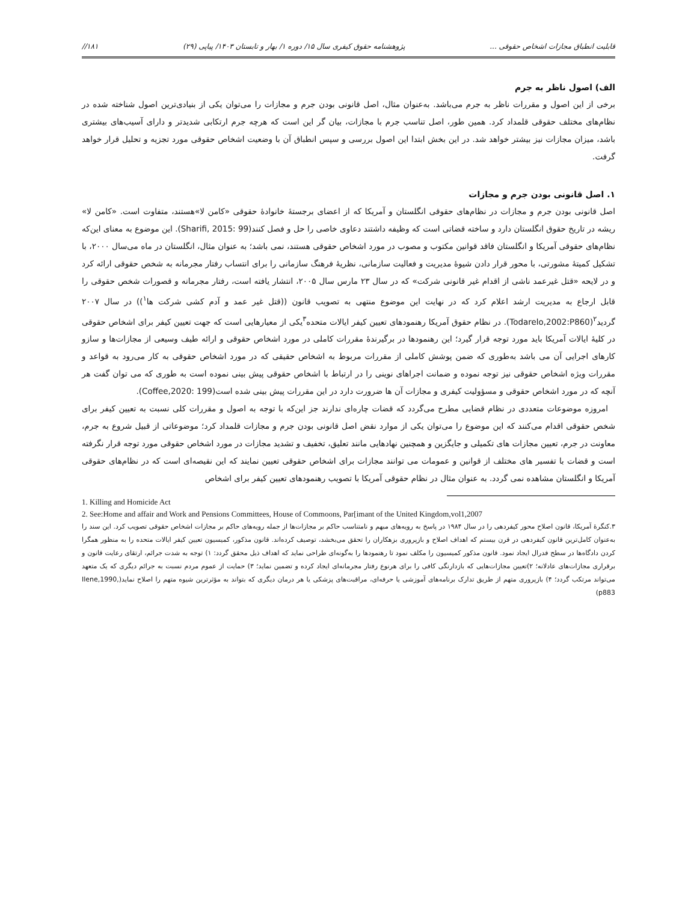قابلیت انطباق مجازات اشخاص حقوقی ... پژوهشنامه حقوق کیفری سال ۱۵/ دوره ۱/ بهار و تابستان ۱۴۰۳/ پیاپی (۲۹) ۱۸۱//
الف) اصول ناظر به جرم
برخی از این اصول و مقررات ناظر به جرم می‌باشد. به‌عنوان مثال، اصل قانونی بودن جرم و مجازات را می‌توان یکی از بنیادی‌ترین اصول شناخته شده در نظام‌های مختلف حقوقی قلمداد کرد. همین طور، اصل تناسب جرم با مجازات، بیان گر این است که هرچه جرم ارتکابی شدیدتر و دارای آسیب‌های بیشتری باشد، میزان مجازات نیز بیشتر خواهد شد. در این بخش ابتدا این اصول بررسی و سپس انطباق آن با وضعیت اشخاص حقوقی مورد تجزیه و تحلیل قرار خواهد گرفت.
۱. اصل قانونی بودن جرم و مجازات
اصل قانونی بودن جرم و مجازات در نظام‌های حقوقی انگلستان و آمریکا که از اعضای برجستهٔ خانوادهٔ حقوقی «کامن لا»هستند، متفاوت است. «کامن لا» ریشه در تاریخ حقوق انگلستان دارد و ساخته قضاتی است که وظیفه داشتند دعاوی خاصی را حل و فصل کنند(Sharifi, 2015: 99). این موضوع به معنای این‌که نظام‌های حقوقی آمریکا و انگلستان فاقد قوانین مکتوب و مصوب در مورد اشخاص حقوقی هستند، نمی باشد؛ به عنوان مثال، انگلستان در ماه می‌سال ۲۰۰۰، با تشکیل کمیتهٔ مشورتی، با محور قرار دادن شیوهٔ مدیریت و فعالیت سازمانی، نظریهٔ فرهنگ سازمانی را برای انتساب رفتار مجرمانه به شخص حقوقی ارائه کرد و در لایحه «قتل غیرعمد ناشی از اقدام غیر قانونی شرکت» که در سال ۲۳ مارس سال ۲۰۰۵، انتشار یافته است، رفتار مجرمانه و قصورات شخص حقوقی را قابل ارجاع به مدیریت ارشد اعلام کرد که در نهایت این موضوع منتهی به تصویب قانون ((قتل غیر عمد و آدم کشی شرکت ها<sup>۱</sup>)) در سال ۲۰۰۷ گردید<sup>۲</sup>(Todarelo,2002:P860). در نظام حقوق آمریکا رهنمودهای تعیین کیفر ایالات متحده<sup>۳</sup>یکی از معیارهایی است که جهت تعیین کیفر برای اشخاص حقوقی در کلیهٔ ایالات آمریکا باید مورد توجه قرار گیرد؛ این رهنمودها در برگیرندهٔ مقررات کاملی در مورد اشخاص حقوقی و ارائه طیف وسیعی از مجازات‌ها و سازو کارهای اجرایی آن می باشد به‌طوری که ضمن پوشش کاملی از مقررات مربوط به اشخاص حقیقی که در مورد اشخاص حقوقی به کار می‌رود به قواعد و مقررات ویژه اشخاص حقوقی نیز توجه نموده و ضمانت اجراهای نوینی را در ارتباط با اشخاص حقوقی پیش بینی نموده است به طوری که می توان گفت هر آنچه که در مورد اشخاص حقوقی و مسؤولیت کیفری و مجازات آن ها ضرورت دارد در این مقررات پیش بینی شده است(Coffee,2020: 199).
امروزه موضوعات متعددی در نظام قضایی مطرح می‌گردد که قضات چاره‌ای ندارند جز این‌که با توجه به اصول و مقررات کلی نسبت به تعیین کیفر برای شخص حقوقی اقدام می‌کنند که این موضوع را می‌توان یکی از موارد نقض اصل قانونی بودن جرم و مجازات قلمداد کرد؛ موضوعاتی از قبیل شروع به جرم، معاونت در جرم، تعیین مجازات های تکمیلی و جایگزین و همچنین نهادهایی مانند تعلیق، تخفیف و تشدید مجازات در مورد اشخاص حقوقی مورد توجه قرار نگرفته است و قضات با تفسیر های مختلف از قوانین و عمومات می توانند مجازات برای اشخاص حقوقی تعیین نمایند که این نقیصه‌ای است که در نظام‌های حقوقی آمریکا و انگلستان مشاهده نمی گردد. به عنوان مثال در نظام حقوقی آمریکا با تصویب رهنمودهای تعیین کیفر برای اشخاص
1. Killing and Homicide Act
2. See:Home and affair and Work and Pensions Committees, House of Commoons, Par[imant of the United Kingdom,vol1,2007
۳.کنگرهٔ آمریکا، قانون اصلاح محور کیفردهی را در سال ۱۹۸۴ در پاسخ به رویه‌های مبهم و نامتناسب حاکم بر مجازات‌ها از جمله رویه‌های حاکم بر مجازات اشخاص حقوقی تصویب کرد. این سند را به‌عنوان کامل‌ترین قانون کیفردهی در قرن بیستم که اهداف اصلاح و بازپروری بزهکاران را تحقق می‌بخشد، توصیف کرده‌اند. قانون مذکور، کمیسیون تعیین کیفر ایالات متحده را به منظور همگرا کردن دادگاه‌ها در سطح فدرال ایجاد نمود. قانون مذکور کمیسیون را مکلف نمود تا رهنمودها را به‌گونه‌ای طراحی نماید که اهداف ذیل محقق گردد: ۱) توجه به شدت جرائم، ارتقای رعایت قانون و برقراری مجازات‌های عادلانه؛ ۲)تعیین مجازات‌هایی که بازدارنگی کافی را برای هرنوع رفتار مجرمانه‌ای ایجاد کرده و تضمین نماید؛ ۳) حمایت از عموم مردم نسبت به جرائم دیگری که یک متعهد می‌تواند مرتکب گردد؛ ۴) بازپروری متهم از طریق تدارک برنامه‌های آموزشی یا حرفه‌ای، مراقبت‌های پزشکی یا هر درمان دیگری که بتواند به مؤثرترین شیوه متهم را اصلاح نماید(Ilene,1990, p883)